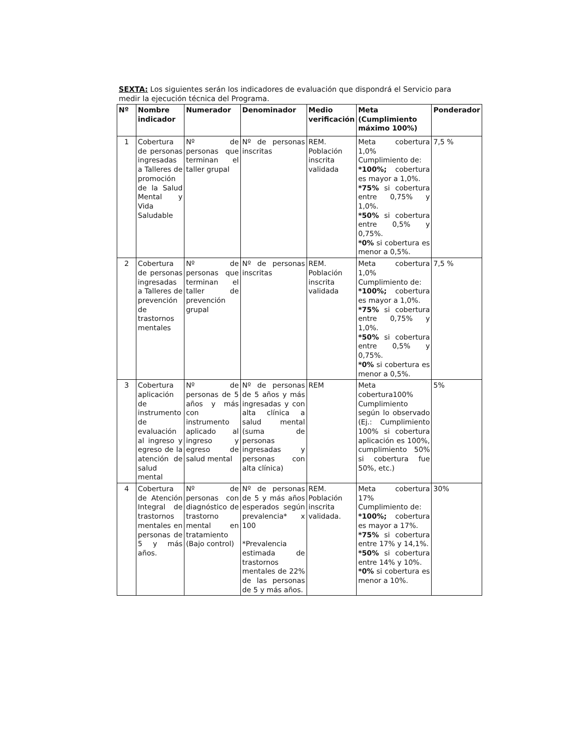SEXTA: Los siguientes serán los indicadores de evaluación que dispondrá el Servicio para medir la ejecución técnica del Programa.
| Nº | Nombre indicador | Numerador | Denominador | Medio verificación | Meta (Cumplimiento máximo 100%) | Ponderador |
| --- | --- | --- | --- | --- | --- | --- |
| 1 | Cobertura de personas ingresadas a Talleres de promoción de la Salud Mental y Vida Saludable | Nº de personas que terminan el taller grupal | Nº de personas inscritas | REM. Población inscrita validada | Meta cobertura 1,0% Cumplimiento de: *100%; cobertura es mayor a 1,0%. *75% si cobertura entre 0,75% y 1,0%. *50% si cobertura entre 0,5% y 0,75%. *0% si cobertura es menor a 0,5%. | 7,5 % |
| 2 | Cobertura de personas ingresadas a Talleres de prevención de trastornos mentales | Nº de personas que terminan el taller de prevención grupal | Nº de personas inscritas | REM. Población inscrita validada | Meta cobertura 1,0% Cumplimiento de: *100%; cobertura es mayor a 1,0%. *75% si cobertura entre 0,75% y 1,0%. *50% si cobertura entre 0,5% y 0,75%. *0% si cobertura es menor a 0,5%. | 7,5 % |
| 3 | Cobertura aplicación de instrumento de evaluación al ingreso y egreso de la atención de salud mental | Nº de personas de 5 años y más con instrumento aplicado al ingreso y egreso de salud mental | Nº de personas de 5 años y más ingresadas y con alta clínica a salud mental (suma de personas ingresadas y personas con alta clínica) | REM | Meta cobertura100% Cumplimiento según lo observado (Ej.: Cumplimiento 100% si cobertura aplicación es 100%, cumplimiento 50% si cobertura fue 50%, etc.) | 5% |
| 4 | Cobertura de Atención Integral de trastornos mentales en personas de 5 y más años. | Nº de personas con diagnóstico de trastorno mental en tratamiento (Bajo control) | Nº de personas de 5 y más años esperados según prevalencia* x 100 *Prevalencia estimada de trastornos mentales de 22% de las personas de 5 y más años. | REM. Población inscrita validada. | Meta cobertura 17% Cumplimiento de: *100%; cobertura es mayor a 17%. *75% si cobertura entre 17% y 14,1%. *50% si cobertura entre 14% y 10%. *0% si cobertura es menor a 10%. | 30% |